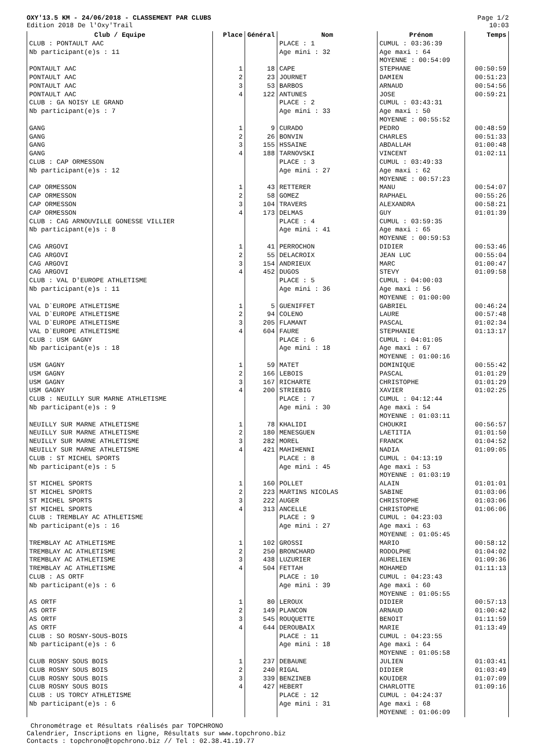OXY'13.5 KM - 24/06/2018 - CLASSEMENT PAR CLUBS
Edition 2018 De l'Oxy'Trail
Page 1/2
10:03
| Club / Equipe | Place | Général | Nom | Prénom | Temps |
| --- | --- | --- | --- | --- | --- |
| CLUB : PONTAULT AAC Nb participant(e)s : 11 | | | PLACE : 1 Age mini : 32 | CUMUL : 03:36:39 Age maxi : 64 MOYENNE : 00:54:09 | |
| PONTAULT AAC | 1 | 18 | CAPE | STEPHANE | 00:50:59 |
| PONTAULT AAC | 2 | 23 | JOURNET | DAMIEN | 00:51:23 |
| PONTAULT AAC | 3 | 53 | BARBOS | ARNAUD | 00:54:56 |
| PONTAULT AAC | 4 | 122 | ANTUNES | JOSE | 00:59:21 |
| CLUB : GA NOISY LE GRAND Nb participant(e)s : 7 | | | PLACE : 2 Age mini : 33 | CUMUL : 03:43:31 Age maxi : 50 MOYENNE : 00:55:52 | |
| GANG | 1 | 9 | CURADO | PEDRO | 00:48:59 |
| GANG | 2 | 26 | BONVIN | CHARLES | 00:51:33 |
| GANG | 3 | 155 | HSSAINE | ABDALLAH | 01:00:48 |
| GANG | 4 | 188 | TARNOVSKI | VINCENT | 01:02:11 |
| CLUB : CAP ORMESSON Nb participant(e)s : 12 | | | PLACE : 3 Age mini : 27 | CUMUL : 03:49:33 Age maxi : 62 MOYENNE : 00:57:23 | |
| CAP ORMESSON | 1 | 43 | RETTERER | MANU | 00:54:07 |
| CAP ORMESSON | 2 | 58 | GOMEZ | RAPHAEL | 00:55:26 |
| CAP ORMESSON | 3 | 104 | TRAVERS | ALEXANDRA | 00:58:21 |
| CAP ORMESSON | 4 | 173 | DELMAS | GUY | 01:01:39 |
| CLUB : CAG ARNOUVILLE GONESSE VILLIER Nb participant(e)s : 8 | | | PLACE : 4 Age mini : 41 | CUMUL : 03:59:35 Age maxi : 65 MOYENNE : 00:59:53 | |
| CAG ARGOVI | 1 | 41 | PERROCHON | DIDIER | 00:53:46 |
| CAG ARGOVI | 2 | 55 | DELACROIX | JEAN LUC | 00:55:04 |
| CAG ARGOVI | 3 | 154 | ANDRIEUX | MARC | 01:00:47 |
| CAG ARGOVI | 4 | 452 | DUGOS | STEVY | 01:09:58 |
| CLUB : VAL D'EUROPE ATHLETISME Nb participant(e)s : 11 | | | PLACE : 5 Age mini : 36 | CUMUL : 04:00:03 Age maxi : 56 MOYENNE : 01:00:00 | |
| VAL D`EUROPE ATHLETISME | 1 | 5 | GUENIFFET | GABRIEL | 00:46:24 |
| VAL D`EUROPE ATHLETISME | 2 | 94 | COLENO | LAURE | 00:57:48 |
| VAL D`EUROPE ATHLETISME | 3 | 205 | FLAMANT | PASCAL | 01:02:34 |
| VAL D`EUROPE ATHLETISME | 4 | 604 | FAURE | STEPHANIE | 01:13:17 |
| CLUB : USM GAGNY Nb participant(e)s : 18 | | | PLACE : 6 Age mini : 18 | CUMUL : 04:01:05 Age maxi : 67 MOYENNE : 01:00:16 | |
| USM GAGNY | 1 | 59 | MATET | DOMINIQUE | 00:55:42 |
| USM GAGNY | 2 | 166 | LEBOIS | PASCAL | 01:01:29 |
| USM GAGNY | 3 | 167 | RICHARTE | CHRISTOPHE | 01:01:29 |
| USM GAGNY | 4 | 200 | STRIEBIG | XAVIER | 01:02:25 |
| CLUB : NEUILLY SUR MARNE ATHLETISME Nb participant(e)s : 9 | | | PLACE : 7 Age mini : 30 | CUMUL : 04:12:44 Age maxi : 54 MOYENNE : 01:03:11 | |
| NEUILLY SUR MARNE ATHLETISME | 1 | 78 | KHALIDI | CHOUKRI | 00:56:57 |
| NEUILLY SUR MARNE ATHLETISME | 2 | 180 | MENESGUEN | LAETITIA | 01:01:50 |
| NEUILLY SUR MARNE ATHLETISME | 3 | 282 | MOREL | FRANCK | 01:04:52 |
| NEUILLY SUR MARNE ATHLETISME | 4 | 421 | MAHIHENNI | NADIA | 01:09:05 |
| CLUB : ST MICHEL SPORTS Nb participant(e)s : 5 | | | PLACE : 8 Age mini : 45 | CUMUL : 04:13:19 Age maxi : 53 MOYENNE : 01:03:19 | |
| ST MICHEL SPORTS | 1 | 160 | POLLET | ALAIN | 01:01:01 |
| ST MICHEL SPORTS | 2 | 223 | MARTINS NICOLAS | SABINE | 01:03:06 |
| ST MICHEL SPORTS | 3 | 222 | AUGER | CHRISTOPHE | 01:03:06 |
| ST MICHEL SPORTS | 4 | 313 | ANCELLE | CHRISTOPHE | 01:06:06 |
| CLUB : TREMBLAY AC ATHLETISME Nb participant(e)s : 16 | | | PLACE : 9 Age mini : 27 | CUMUL : 04:23:03 Age maxi : 63 MOYENNE : 01:05:45 | |
| TREMBLAY AC ATHLETISME | 1 | 102 | GROSSI | MARIO | 00:58:12 |
| TREMBLAY AC ATHLETISME | 2 | 250 | BRONCHARD | RODOLPHE | 01:04:02 |
| TREMBLAY AC ATHLETISME | 3 | 438 | LUZURIER | AURELIEN | 01:09:36 |
| TREMBLAY AC ATHLETISME | 4 | 504 | FETTAH | MOHAMED | 01:11:13 |
| CLUB : AS ORTF Nb participant(e)s : 6 | | | PLACE : 10 Age mini : 39 | CUMUL : 04:23:43 Age maxi : 60 MOYENNE : 01:05:55 | |
| AS ORTF | 1 | 80 | LEROUX | DIDIER | 00:57:13 |
| AS ORTF | 2 | 149 | PLANCON | ARNAUD | 01:00:42 |
| AS ORTF | 3 | 545 | ROUQUETTE | BENOIT | 01:11:59 |
| AS ORTF | 4 | 644 | DEROUBAIX | MARIE | 01:13:49 |
| CLUB : SO ROSNY-SOUS-BOIS Nb participant(e)s : 6 | | | PLACE : 11 Age mini : 18 | CUMUL : 04:23:55 Age maxi : 64 MOYENNE : 01:05:58 | |
| CLUB ROSNY SOUS BOIS | 1 | 237 | DEBAUNE | JULIEN | 01:03:41 |
| CLUB ROSNY SOUS BOIS | 2 | 240 | RIGAL | DIDIER | 01:03:49 |
| CLUB ROSNY SOUS BOIS | 3 | 339 | BENZINEB | KOUIDER | 01:07:09 |
| CLUB ROSNY SOUS BOIS | 4 | 427 | HEBERT | CHARLOTTE | 01:09:16 |
| CLUB : US TORCY ATHLETISME Nb participant(e)s : 6 | | | PLACE : 12 Age mini : 31 | CUMUL : 04:24:37 Age maxi : 68 MOYENNE : 01:06:09 | |
Chronométrage et Résultats réalisés par TOPCHRONO
Calendrier, Inscriptions en ligne, Résultats sur www.topchrono.biz
Contacts : topchrono@topchrono.biz // Tel : 02.38.41.19.77